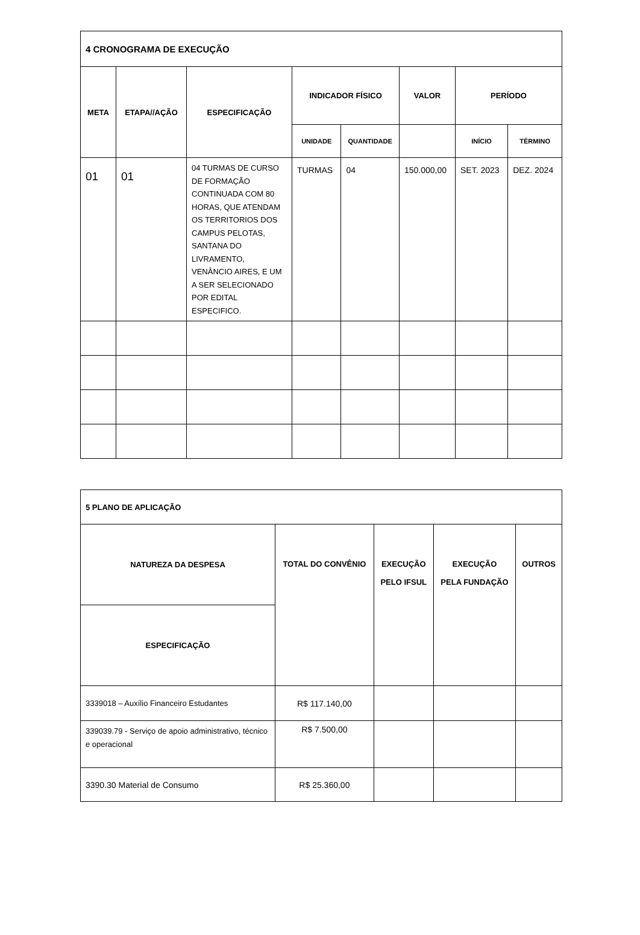| 4 CRONOGRAMA DE EXECUÇÃO | | | | | | | |
| META | ETAPA//AÇÃO | ESPECIFICAÇÃO | INDICADOR FÍSICO | | VALOR | PERÍODO | |
| | | | UNIDADE | QUANTIDADE | | INÍCIO | TÉRMINO |
| 01 | 01 | 04 TURMAS DE CURSO DE FORMAÇÃO CONTINUADA COM 80 HORAS, QUE ATENDAM OS TERRITORIOS DOS CAMPUS PELOTAS, SANTANA DO LIVRAMENTO, VENÂNCIO AIRES, E UM A SER SELECIONADO POR EDITAL ESPECIFICO. | TURMAS | 04 | 150.000,00 | SET. 2023 | DEZ. 2024 |
| 5 PLANO DE APLICAÇÃO | | | | |
| NATUREZA DA DESPESA | TOTAL DO CONVÊNIO | EXECUÇÃO PELO IFSUL | EXECUÇÃO PELA FUNDAÇÃO | OUTROS |
| ESPECIFICAÇÃO | | | | |
| 3339018 – Auxílio Financeiro Estudantes | R$ 117.140,00 | | | |
| 339039.79 - Serviço de apoio administrativo, técnico e operacional | R$ 7.500,00 | | | |
| 3390.30 Material de Consumo | R$ 25.360,00 | | | |